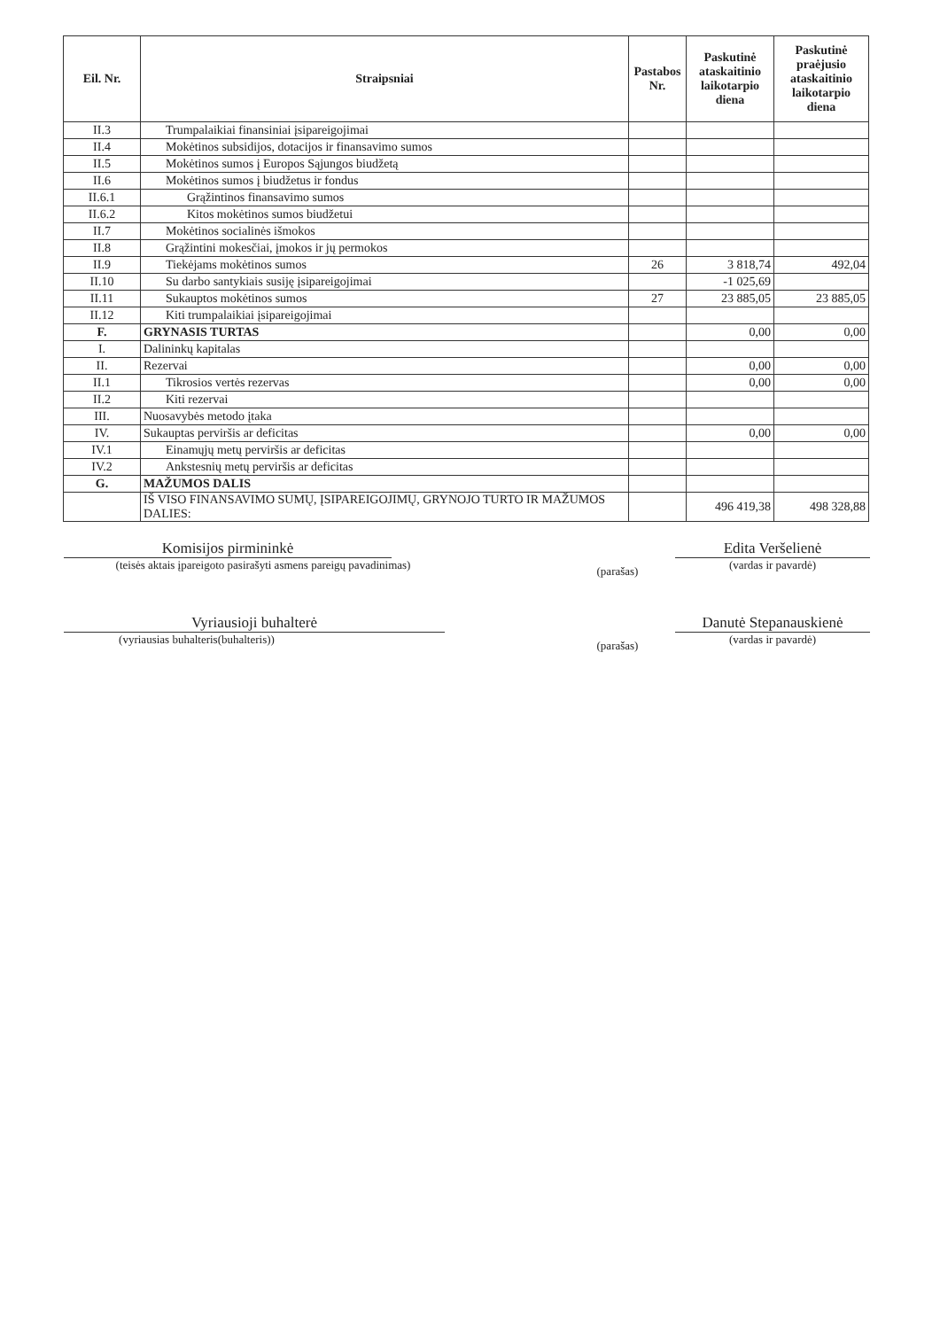| Eil. Nr. | Straipsniai | Pastabos Nr. | Paskutinė ataskaitinio laikotarpio diena | Paskutinė praėjusio ataskaitinio laikotarpio diena |
| --- | --- | --- | --- | --- |
| II.3 | Trumpalaikiai finansiniai įsipareigojimai | | | |
| II.4 | Mokėtinos subsidijos, dotacijos ir finansavimo sumos | | | |
| II.5 | Mokėtinos sumos į Europos Sąjungos biudžetą | | | |
| II.6 | Mokėtinos sumos į biudžetus ir fondus | | | |
| II.6.1 | Grąžintinos finansavimo sumos | | | |
| II.6.2 | Kitos mokėtinos sumos biudžetui | | | |
| II.7 | Mokėtinos socialinės išmokos | | | |
| II.8 | Grąžintini mokesčiai, įmokos ir jų permokos | | | |
| II.9 | Tiekėjams mokėtinos sumos | 26 | 3 818,74 | 492,04 |
| II.10 | Su darbo santykiais susiję įsipareigojimai | | -1 025,69 | |
| II.11 | Sukauptos mokėtinos sumos | 27 | 23 885,05 | 23 885,05 |
| II.12 | Kiti trumpalaikiai įsipareigojimai | | | |
| F. | GRYNASIS TURTAS | | 0,00 | 0,00 |
| I. | Dalininkų kapitalas | | | |
| II. | Rezervai | | 0,00 | 0,00 |
| II.1 | Tikrosios vertės rezervas | | 0,00 | 0,00 |
| II.2 | Kiti rezervai | | | |
| III. | Nuosavybės metodo įtaka | | | |
| IV. | Sukauptas perviršis ar deficitas | | 0,00 | 0,00 |
| IV.1 | Einamųjų metų perviršis ar deficitas | | | |
| IV.2 | Ankstesnių metų perviršis ar deficitas | | | |
| G. | MAŽUMOS DALIS | | | |
| | IŠ VISO FINANSAVIMO SUMŲ, ĮSIPAREIGOJIMŲ, GRYNOJO TURTO IR MAŽUMOS DALIES: | | 496 419,38 | 498 328,88 |
Komisijos pirmininkė
(teisės aktais įpareigoto pasirašyti asmens pareigų pavadinimas)
(parašas)
Edita Veršelienė
(vardas ir pavardė)
Vyriausioji buhalterė
(vyriausias buhalteris(buhalteris))
(parašas)
Danutė Stepanauskienė
(vardas ir pavardė)